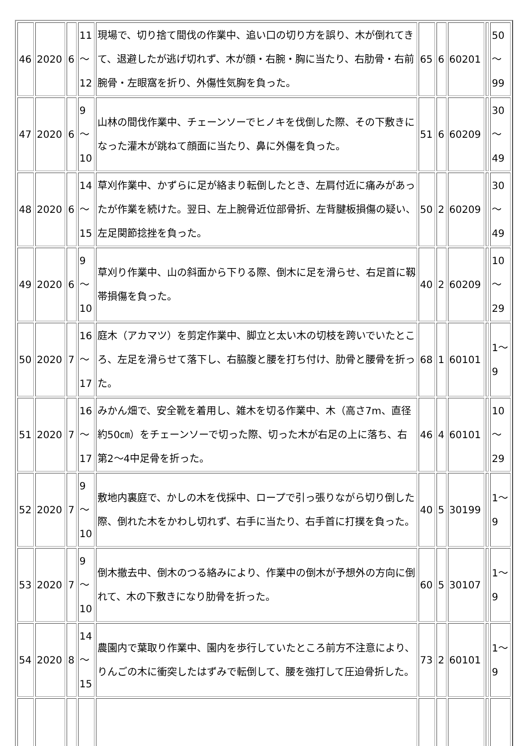| 46 | 2020 | 6 | 11 ～ 12 | 現場で、切り捨て間伐の作業中、追い口の切り方を誤り、木が倒れてきて、退避したが逃げ切れず、木が顔・右腕・胸に当たり、右肋骨・右前腕骨・左眼窩を折り、外傷性気胸を負った。 | 65 | 6 | 60201 | | 50 ～ 99 |
| 47 | 2020 | 6 | 9 ～ 10 | 山林の間伐作業中、チェーンソーでヒノキを伐倒した際、その下敷きになった灌木が跳ねて顔面に当たり、鼻に外傷を負った。 | 51 | 6 | 60209 | | 30 ～ 49 |
| 48 | 2020 | 6 | 14 ～ 15 | 草刈作業中、かずらに足が絡まり転倒したとき、左肩付近に痛みがあったが作業を続けた。翌日、左上腕骨近位部骨折、左背腱板損傷の疑い、左足関節捻挫を負った。 | 50 | 2 | 60209 | | 30 ～ 49 |
| 49 | 2020 | 6 | 9 ～ 10 | 草刈り作業中、山の斜面から下りる際、倒木に足を滑らせ、右足首に靱帯損傷を負った。 | 40 | 2 | 60209 | | 10 ～ 29 |
| 50 | 2020 | 7 | 16 ～ 17 | 庭木（アカマツ）を剪定作業中、脚立と太い木の切枝を跨いでいたところ、左足を滑らせて落下し、右脇腹と腰を打ち付け、肋骨と腰骨を折った。 | 68 | 1 | 60101 | | 1～ 9 |
| 51 | 2020 | 7 | 16 ～ 17 | みかん畑で、安全靴を着用し、雑木を切る作業中、木（高さ7m、直径約50㎝）をチェーンソーで切った際、切った木が右足の上に落ち、右第2～4中足骨を折った。 | 46 | 4 | 60101 | | 10 ～ 29 |
| 52 | 2020 | 7 | 9 ～ 10 | 敷地内裏庭で、かしの木を伐採中、ロープで引っ張りながら切り倒した際、倒れた木をかわし切れず、右手に当たり、右手首に打撲を負った。 | 40 | 5 | 30199 | | 1～ 9 |
| 53 | 2020 | 7 | 9 ～ 10 | 倒木撤去中、倒木のつる絡みにより、作業中の倒木が予想外の方向に倒れて、木の下敷きになり肋骨を折った。 | 60 | 5 | 30107 | | 1～ 9 |
| 54 | 2020 | 8 | 14 ～ 15 | 農園内で葉取り作業中、園内を歩行していたところ前方不注意により、りんごの木に衝突したはずみで転倒して、腰を強打して圧迫骨折した。 | 73 | 2 | 60101 | | 1～ 9 |